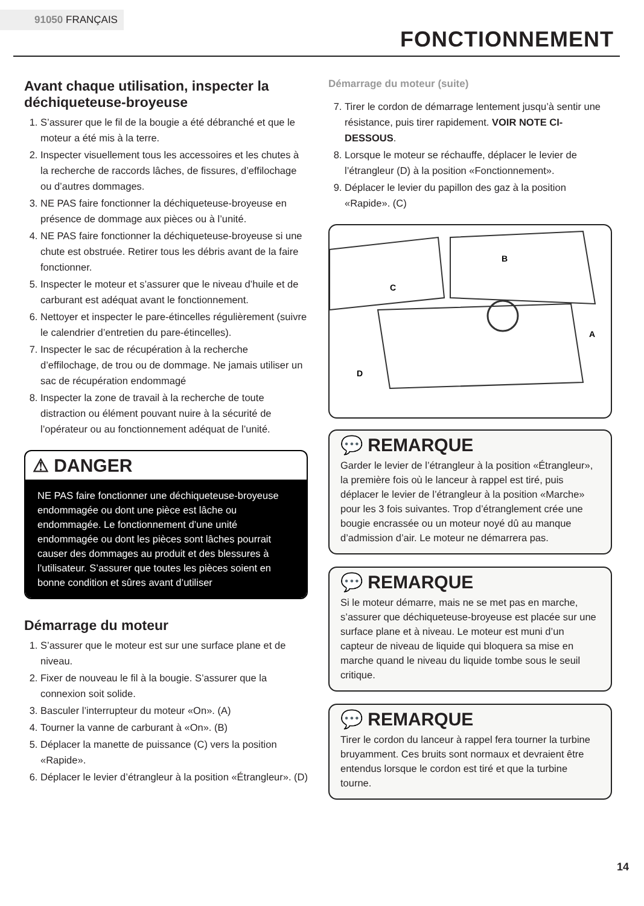91050 FRANÇAIS
FONCTIONNEMENT
Avant chaque utilisation, inspecter la déchiqueteuse-broyeuse
1. S’assurer que le fil de la bougie a été débranché et que le moteur a été mis à la terre.
2. Inspecter visuellement tous les accessoires et les chutes à la recherche de raccords lâches, de fissures, d’effilochage ou d’autres dommages.
3. NE PAS faire fonctionner la déchiqueteuse-broyeuse en présence de dommage aux pièces ou à l’unité.
4. NE PAS faire fonctionner la déchiqueteuse-broyeuse si une chute est obstruée. Retirer tous les débris avant de la faire fonctionner.
5. Inspecter le moteur et s’assurer que le niveau d’huile et de carburant est adéquat avant le fonctionnement.
6. Nettoyer et inspecter le pare-étincelles régulièrement (suivre le calendrier d’entretien du pare-étincelles).
7. Inspecter le sac de récupération à la recherche d’effilochage, de trou ou de dommage. Ne jamais utiliser un sac de récupération endommagé
8. Inspecter la zone de travail à la recherche de toute distraction ou élément pouvant nuire à la sécurité de l’opérateur ou au fonctionnement adéquat de l’unité.
⚠ DANGER
NE PAS faire fonctionner une déchiqueteuse-broyeuse endommagée ou dont une pièce est lâche ou endommagée. Le fonctionnement d’une unité endommagée ou dont les pièces sont lâches pourrait causer des dommages au produit et des blessures à l’utilisateur. S’assurer que toutes les pièces soient en bonne condition et sûres avant d’utiliser
Démarrage du moteur
1. S’assurer que le moteur est sur une surface plane et de niveau.
2. Fixer de nouveau le fil à la bougie. S’assurer que la connexion soit solide.
3. Basculer l’interrupteur du moteur «On». (A)
4. Tourner la vanne de carburant à «On». (B)
5. Déplacer la manette de puissance (C) vers la position «Rapide».
6. Déplacer le levier d’étrangleur à la position «Étrangleur». (D)
Démarrage du moteur (suite)
7. Tirer le cordon de démarrage lentement jusqu’à sentir une résistance, puis tirer rapidement. VOIR NOTE CI-DESSOUS.
8. Lorsque le moteur se réchauffe, déplacer le levier de l’étrangleur (D) à la position «Fonctionnement».
9. Déplacer le levier du papillon des gaz à la position «Rapide». (C)
B
C
A
D
💬 REMARQUE
Garder le levier de l’étrangleur à la position «Étrangleur», la première fois où le lanceur à rappel est tiré, puis déplacer le levier de l’étrangleur à la position «Marche» pour les 3 fois suivantes. Trop d’étranglement crée une bougie encrassée ou un moteur noyé dû au manque d’admission d’air. Le moteur ne démarrera pas.
💬 REMARQUE
Si le moteur démarre, mais ne se met pas en marche, s’assurer que déchiqueteuse-broyeuse est placée sur une surface plane et à niveau. Le moteur est muni d’un capteur de niveau de liquide qui bloquera sa mise en marche quand le niveau du liquide tombe sous le seuil critique.
💬 REMARQUE
Tirer le cordon du lanceur à rappel fera tourner la turbine bruyamment. Ces bruits sont normaux et devraient être entendus lorsque le cordon est tiré et que la turbine tourne.
14